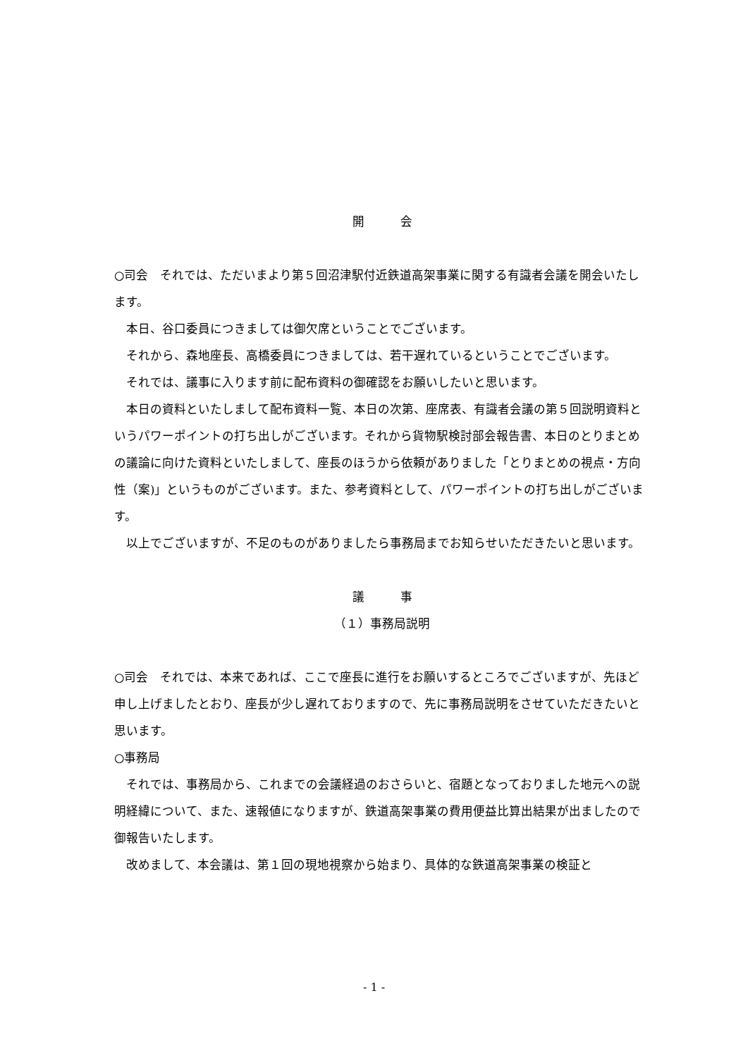開　　　会
○司会　それでは、ただいまより第５回沼津駅付近鉄道高架事業に関する有識者会議を開会いたします。
本日、谷口委員につきましては御欠席ということでございます。
それから、森地座長、高橋委員につきましては、若干遅れているということでございます。
それでは、議事に入ります前に配布資料の御確認をお願いしたいと思います。
本日の資料といたしまして配布資料一覧、本日の次第、座席表、有識者会議の第５回説明資料というパワーポイントの打ち出しがございます。それから貨物駅検討部会報告書、本日のとりまとめの議論に向けた資料といたしまして、座長のほうから依頼がありました「とりまとめの視点・方向性（案)」というものがございます。また、参考資料として、パワーポイントの打ち出しがございます。
以上でございますが、不足のものがありましたら事務局までお知らせいただきたいと思います。
議　　　事
（１）事務局説明
○司会　それでは、本来であれば、ここで座長に進行をお願いするところでございますが、先ほど申し上げましたとおり、座長が少し遅れておりますので、先に事務局説明をさせていただきたいと思います。
○事務局
それでは、事務局から、これまでの会議経過のおさらいと、宿題となっておりました地元への説明経緯について、また、速報値になりますが、鉄道高架事業の費用便益比算出結果が出ましたので御報告いたします。
改めまして、本会議は、第１回の現地視察から始まり、具体的な鉄道高架事業の検証と
- 1 -